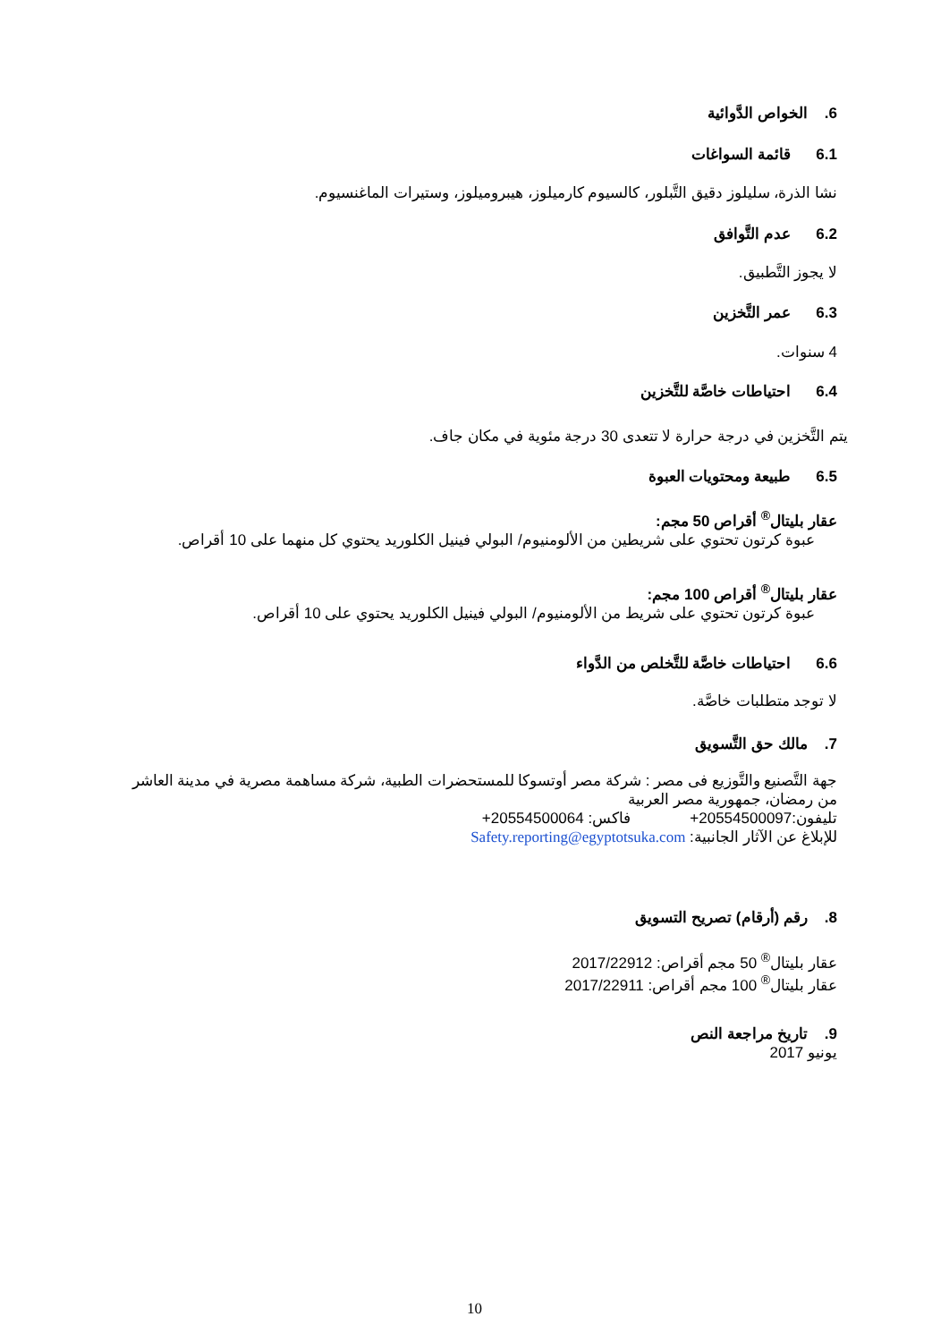6. الخواص الدَّوائية
6.1 قائمة السواغات
نشا الذرة، سليلوز دقيق التَّبلور، كالسيوم كارميلوز، هيبروميلوز، وستيرات الماغنسيوم.
6.2 عدم التَّوافق
لا يجوز التَّطبيق.
6.3 عمر التَّخزين
4 سنوات.
6.4 احتياطات خاصَّة للتَّخزين
يتم التَّخزين في درجة حرارة لا تتعدى 30 درجة مئوية في مكان جاف.
6.5 طبيعة ومحتويات العبوة
عقار بليتال<sup>®</sup> أقراص 50 مجم:
عبوة كرتون تحتوي على شريطين من الألومنيوم/ البولي فينيل الكلوريد يحتوي كل منهما على 10 أقراص.
عقار بليتال<sup>®</sup> أقراص 100 مجم:
عبوة كرتون تحتوي على شريط من الألومنيوم/ البولي فينيل الكلوريد يحتوي على 10 أقراص.
6.6 احتياطات خاصَّة للتَّخلص من الدَّواء
لا توجد متطلبات خاصَّة.
7. مالك حق التَّسويق
جهة التَّصنيع والتَّوزيع فى مصر : شركة مصر أوتسوكا للمستحضرات الطبية، شركة مساهمة مصرية في مدينة العاشر من رمضان، جمهورية مصر العربية
تليفون:20554500097+ فاكس: 20554500064+
للإبلاغ عن الآثار الجانبية: Safety.reporting@egyptotsuka.com
8. رقم (أرقام) تصريح التسويق
عقار بليتال<sup>®</sup> 50 مجم أقراص: 2017/22912
عقار بليتال<sup>®</sup> 100 مجم أقراص: 2017/22911
9. تاريخ مراجعة النص
يونيو 2017
10